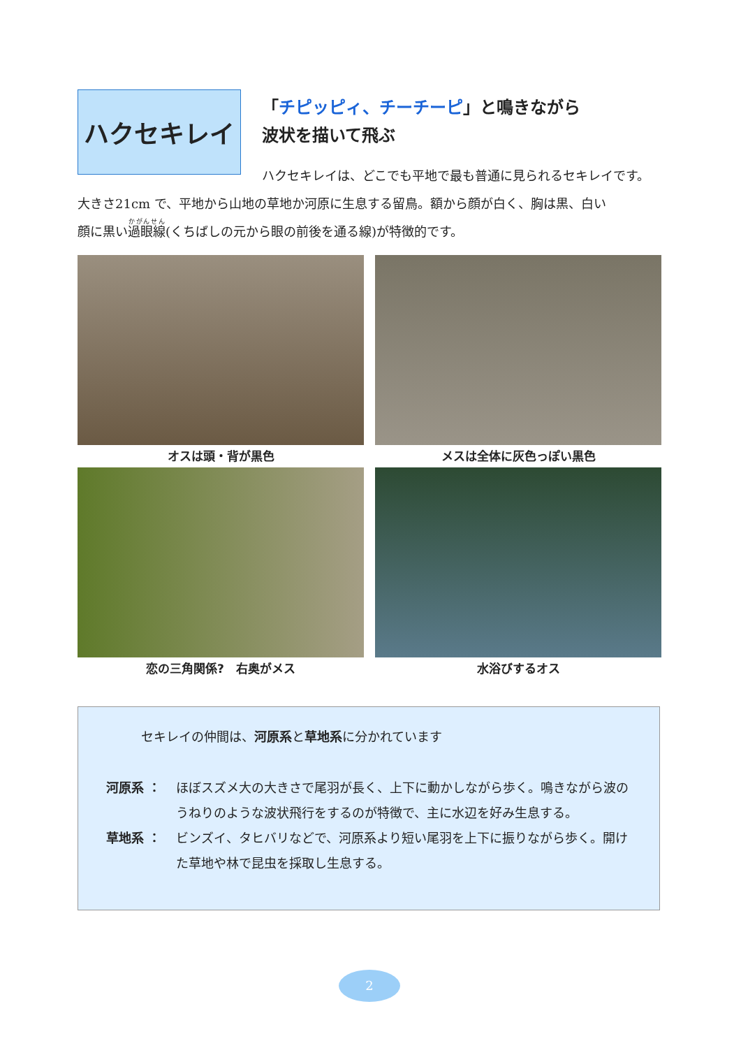ハクセキレイ
「チピッピィ、チーチーピ」と鳴きながら
波状を描いて飛ぶ
ハクセキレイは、どこでも平地で最も普通に見られるセキレイです。
大きさ21cm で、平地から山地の草地か河原に生息する留鳥。額から顔が白く、胸は黒、白い
顔に黒い過眼線(くちばしの元から眼の前後を通る線)が特徴的です。
オスは頭・背が黒色
メスは全体に灰色っぽい黒色
恋の三角関係?　右奥がメス
水浴びするオス
セキレイの仲間は、河原系と草地系に分かれています
河原系 ： ほぼスズメ大の大きさで尾羽が長く、上下に動かしながら歩く。鳴きながら波のうねりのような波状飛行をするのが特徴で、主に水辺を好み生息する。
草地系 ： ビンズイ、タヒバリなどで、河原系より短い尾羽を上下に振りながら歩く。開けた草地や林で昆虫を採取し生息する。
2